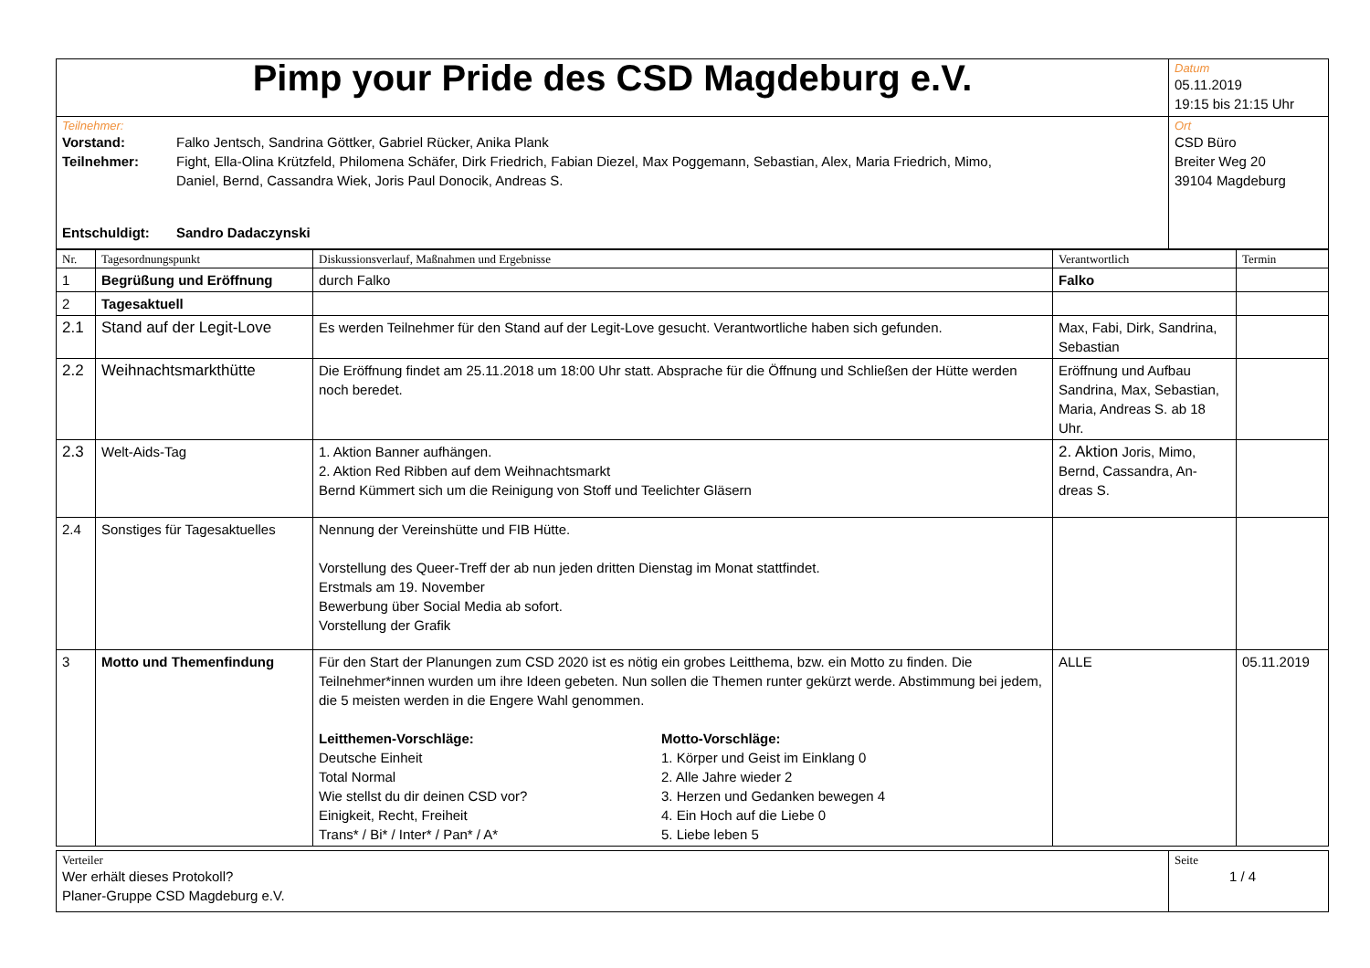| Pimp your Pride des CSD Magdeburg e.V. | Datum 05.11.2019 19:15 bis 21:15 Uhr |
| Teilnehmer: / Vorstand: / Falko Jentsch, Sandrina Göttker, Gabriel Rücker, Anika Plank / / Teilnehmer: / Fight, Ella-Olina Krützfeld, Philomena Schäfer, Dirk Friedrich, Fabian Diezel, Max Poggemann, Sebastian, Alex, Maria Friedrich, Mimo, Daniel, Bernd, Cassandra Wiek, Joris Paul Donocik, Andreas S. / / Entschuldigt: / Sandro Dadaczynski / | Ort CSD Büro Breiter Weg 20 39104 Magdeburg |
| Nr. | Tagesordnungspunkt | Diskussionsverlauf, Maßnahmen und Ergebnisse | Verantwortlich | Termin |
| --- | --- | --- | --- | --- |
| 1 | Begrüßung und Eröffnung | durch Falko | Falko | |
| 2 | Tagesaktuell | | | |
| 2.1 | Stand auf der Legit-Love | Es werden Teilnehmer für den Stand auf der Legit-Love gesucht. Verantwortliche haben sich gefunden. | Max, Fabi, Dirk, Sandrina, Sebastian | |
| 2.2 | Weihnachtsmarkthütte | Die Eröffnung findet am 25.11.2018 um 18:00 Uhr statt. Absprache für die Öffnung und Schließen der Hütte werden noch beredet. | Eröffnung und Aufbau Sandrina, Max, Sebastian, Maria, Andreas S. ab 18 Uhr. | |
| 2.3 | Welt-Aids-Tag | 1. Aktion Banner aufhängen. 2. Aktion Red Ribben auf dem Weihnachtsmarkt Bernd Kümmert sich um die Reinigung von Stoff und Teelichter Gläsern | 2. Aktion Joris, Mimo, Bernd, Cassandra, An-dreas S. | |
| 2.4 | Sonstiges für Tagesaktuelles | Nennung der Vereinshütte und FIB Hütte. Vorstellung des Queer-Treff der ab nun jeden dritten Dienstag im Monat stattfindet. Erstmals am 19. November Bewerbung über Social Media ab sofort. Vorstellung der Grafik | | |
| 3 | Motto und Themenfindung | Für den Start der Planungen zum CSD 2020 ist es nötig ein grobes Leitthema, bzw. ein Motto zu finden. Die Teilnehmer*innen wurden um ihre Ideen gebeten. Nun sollen die Themen runter gekürzt werde. Abstimmung bei jedem, die 5 meisten werden in die Engere Wahl genommen. Leitthemen-Vorschläge: Deutsche Einheit Total Normal Wie stellst du dir deinen CSD vor? Einigkeit, Recht, Freiheit Trans* / Bi* / Inter* / Pan* / A* Motto-Vorschläge: 1. Körper und Geist im Einklang 0 2. Alle Jahre wieder 2 3. Herzen und Gedanken bewegen 4 4. Ein Hoch auf die Liebe 0 5. Liebe leben 5 | ALLE | 05.11.2019 |
| Verteiler Wer erhält dieses Protokoll? Planer-Gruppe CSD Magdeburg e.V. | Seite 1 / 4 |